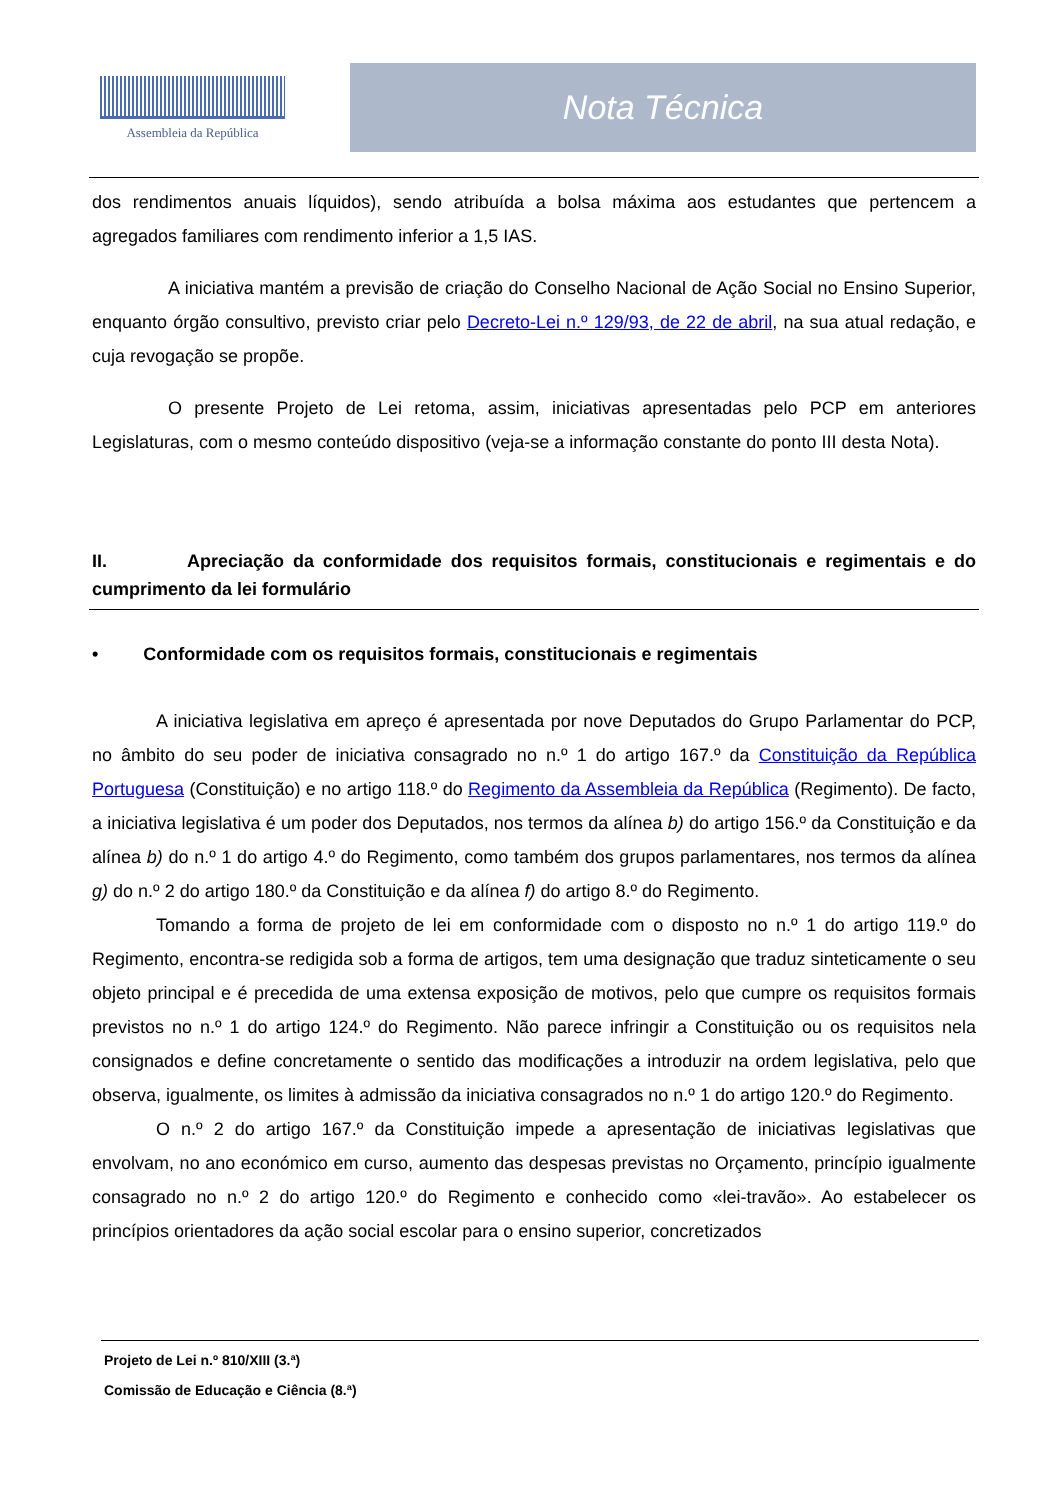Assembleia da República
Nota Técnica
dos rendimentos anuais líquidos), sendo atribuída a bolsa máxima aos estudantes que pertencem a agregados familiares com rendimento inferior a 1,5 IAS.
A iniciativa mantém a previsão de criação do Conselho Nacional de Ação Social no Ensino Superior, enquanto órgão consultivo, previsto criar pelo Decreto-Lei n.º 129/93, de 22 de abril, na sua atual redação, e cuja revogação se propõe.
O presente Projeto de Lei retoma, assim, iniciativas apresentadas pelo PCP em anteriores Legislaturas, com o mesmo conteúdo dispositivo (veja-se a informação constante do ponto III desta Nota).
II. Apreciação da conformidade dos requisitos formais, constitucionais e regimentais e do cumprimento da lei formulário
• Conformidade com os requisitos formais, constitucionais e regimentais
A iniciativa legislativa em apreço é apresentada por nove Deputados do Grupo Parlamentar do PCP, no âmbito do seu poder de iniciativa consagrado no n.º 1 do artigo 167.º da Constituição da República Portuguesa (Constituição) e no artigo 118.º do Regimento da Assembleia da República (Regimento). De facto, a iniciativa legislativa é um poder dos Deputados, nos termos da alínea b) do artigo 156.º da Constituição e da alínea b) do n.º 1 do artigo 4.º do Regimento, como também dos grupos parlamentares, nos termos da alínea g) do n.º 2 do artigo 180.º da Constituição e da alínea f) do artigo 8.º do Regimento.
Tomando a forma de projeto de lei em conformidade com o disposto no n.º 1 do artigo 119.º do Regimento, encontra-se redigida sob a forma de artigos, tem uma designação que traduz sinteticamente o seu objeto principal e é precedida de uma extensa exposição de motivos, pelo que cumpre os requisitos formais previstos no n.º 1 do artigo 124.º do Regimento. Não parece infringir a Constituição ou os requisitos nela consignados e define concretamente o sentido das modificações a introduzir na ordem legislativa, pelo que observa, igualmente, os limites à admissão da iniciativa consagrados no n.º 1 do artigo 120.º do Regimento.
O n.º 2 do artigo 167.º da Constituição impede a apresentação de iniciativas legislativas que envolvam, no ano económico em curso, aumento das despesas previstas no Orçamento, princípio igualmente consagrado no n.º 2 do artigo 120.º do Regimento e conhecido como «lei-travão». Ao estabelecer os princípios orientadores da ação social escolar para o ensino superior, concretizados
Projeto de Lei n.º 810/XIII (3.ª)
Comissão de Educação e Ciência (8.ª)